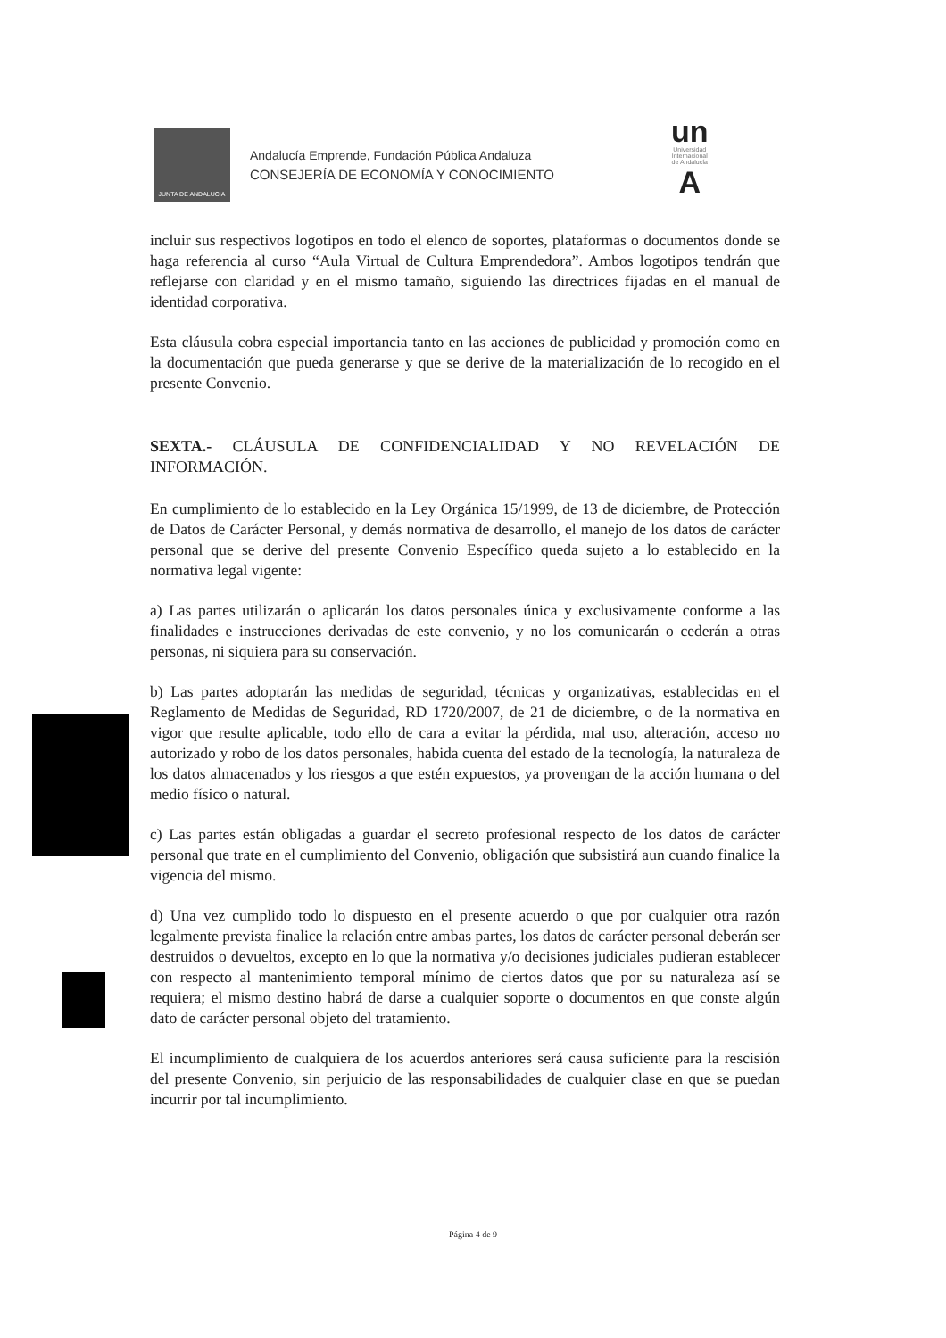JUNTA DE ANDALUCIA
Andalucía Emprende, Fundación Pública Andaluza
CONSEJERÍA DE ECONOMÍA Y CONOCIMIENTO
un
Universidad
Internacional
de Andalucía
A
incluir sus respectivos logotipos en todo el elenco de soportes, plataformas o documentos donde se haga referencia al curso “Aula Virtual de Cultura Emprendedora”. Ambos logotipos tendrán que reflejarse con claridad y en el mismo tamaño, siguiendo las directrices fijadas en el manual de identidad corporativa.
Esta cláusula cobra especial importancia tanto en las acciones de publicidad y promoción como en la documentación que pueda generarse y que se derive de la materialización de lo recogido en el presente Convenio.
SEXTA.- CLÁUSULA DE CONFIDENCIALIDAD Y NO REVELACIÓN DE INFORMACIÓN.
En cumplimiento de lo establecido en la Ley Orgánica 15/1999, de 13 de diciembre, de Protección de Datos de Carácter Personal, y demás normativa de desarrollo, el manejo de los datos de carácter personal que se derive del presente Convenio Específico queda sujeto a lo establecido en la normativa legal vigente:
a) Las partes utilizarán o aplicarán los datos personales única y exclusivamente conforme a las finalidades e instrucciones derivadas de este convenio, y no los comunicarán o cederán a otras personas, ni siquiera para su conservación.
b) Las partes adoptarán las medidas de seguridad, técnicas y organizativas, establecidas en el Reglamento de Medidas de Seguridad, RD 1720/2007, de 21 de diciembre, o de la normativa en vigor que resulte aplicable, todo ello de cara a evitar la pérdida, mal uso, alteración, acceso no autorizado y robo de los datos personales, habida cuenta del estado de la tecnología, la naturaleza de los datos almacenados y los riesgos a que estén expuestos, ya provengan de la acción humana o del medio físico o natural.
c) Las partes están obligadas a guardar el secreto profesional respecto de los datos de carácter personal que trate en el cumplimiento del Convenio, obligación que subsistirá aun cuando finalice la vigencia del mismo.
d) Una vez cumplido todo lo dispuesto en el presente acuerdo o que por cualquier otra razón legalmente prevista finalice la relación entre ambas partes, los datos de carácter personal deberán ser destruidos o devueltos, excepto en lo que la normativa y/o decisiones judiciales pudieran establecer con respecto al mantenimiento temporal mínimo de ciertos datos que por su naturaleza así se requiera; el mismo destino habrá de darse a cualquier soporte o documentos en que conste algún dato de carácter personal objeto del tratamiento.
El incumplimiento de cualquiera de los acuerdos anteriores será causa suficiente para la rescisión del presente Convenio, sin perjuicio de las responsabilidades de cualquier clase en que se puedan incurrir por tal incumplimiento.
Página 4 de 9